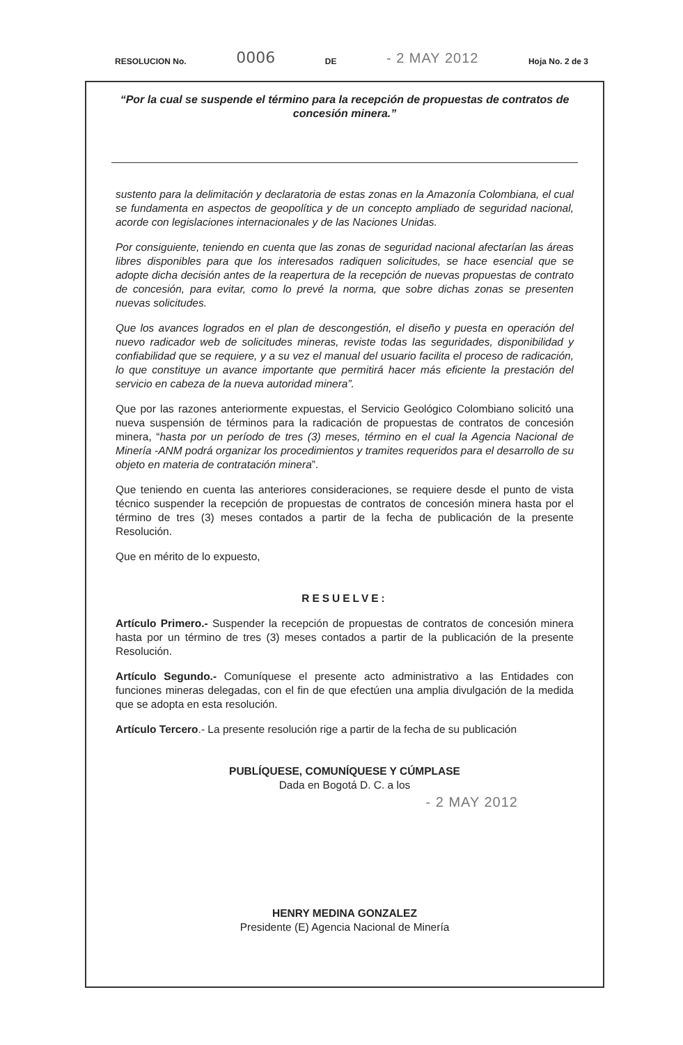RESOLUCION No. 0006 DE - 2 MAY 2012 Hoja No. 2 de 3
“Por la cual se suspende el término para la recepción de propuestas de contratos de concesión minera.”
sustento para la delimitación y declaratoria de estas zonas en la Amazonía Colombiana, el cual se fundamenta en aspectos de geopolítica y de un concepto ampliado de seguridad nacional, acorde con legislaciones internacionales y de las Naciones Unidas.
Por consiguiente, teniendo en cuenta que las zonas de seguridad nacional afectarían las áreas libres disponibles para que los interesados radiquen solicitudes, se hace esencial que se adopte dicha decisión antes de la reapertura de la recepción de nuevas propuestas de contrato de concesión, para evitar, como lo prevé la norma, que sobre dichas zonas se presenten nuevas solicitudes.
Que los avances logrados en el plan de descongestión, el diseño y puesta en operación del nuevo radicador web de solicitudes mineras, reviste todas las seguridades, disponibilidad y confiabilidad que se requiere, y a su vez el manual del usuario facilita el proceso de radicación, lo que constituye un avance importante que permitirá hacer más eficiente la prestación del servicio en cabeza de la nueva autoridad minera”.
Que por las razones anteriormente expuestas, el Servicio Geológico Colombiano solicitó una nueva suspensión de términos para la radicación de propuestas de contratos de concesión minera, “hasta por un período de tres (3) meses, término en el cual la Agencia Nacional de Minería -ANM podrá organizar los procedimientos y tramites requeridos para el desarrollo de su objeto en materia de contratación minera”.
Que teniendo en cuenta las anteriores consideraciones, se requiere desde el punto de vista técnico suspender la recepción de propuestas de contratos de concesión minera hasta por el término de tres (3) meses contados a partir de la fecha de publicación de la presente Resolución.
Que en mérito de lo expuesto,
RESUELVE:
Artículo Primero.- Suspender la recepción de propuestas de contratos de concesión minera hasta por un término de tres (3) meses contados a partir de la publicación de la presente Resolución.
Artículo Segundo.- Comuníquese el presente acto administrativo a las Entidades con funciones mineras delegadas, con el fin de que efectúen una amplia divulgación de la medida que se adopta en esta resolución.
Artículo Tercero.- La presente resolución rige a partir de la fecha de su publicación
PUBLÍQUESE, COMUNÍQUESE Y CÚMPLASE
Dada en Bogotá D. C. a los
- 2 MAY 2012
HENRY MEDINA GONZALEZ
Presidente (E) Agencia Nacional de Minería